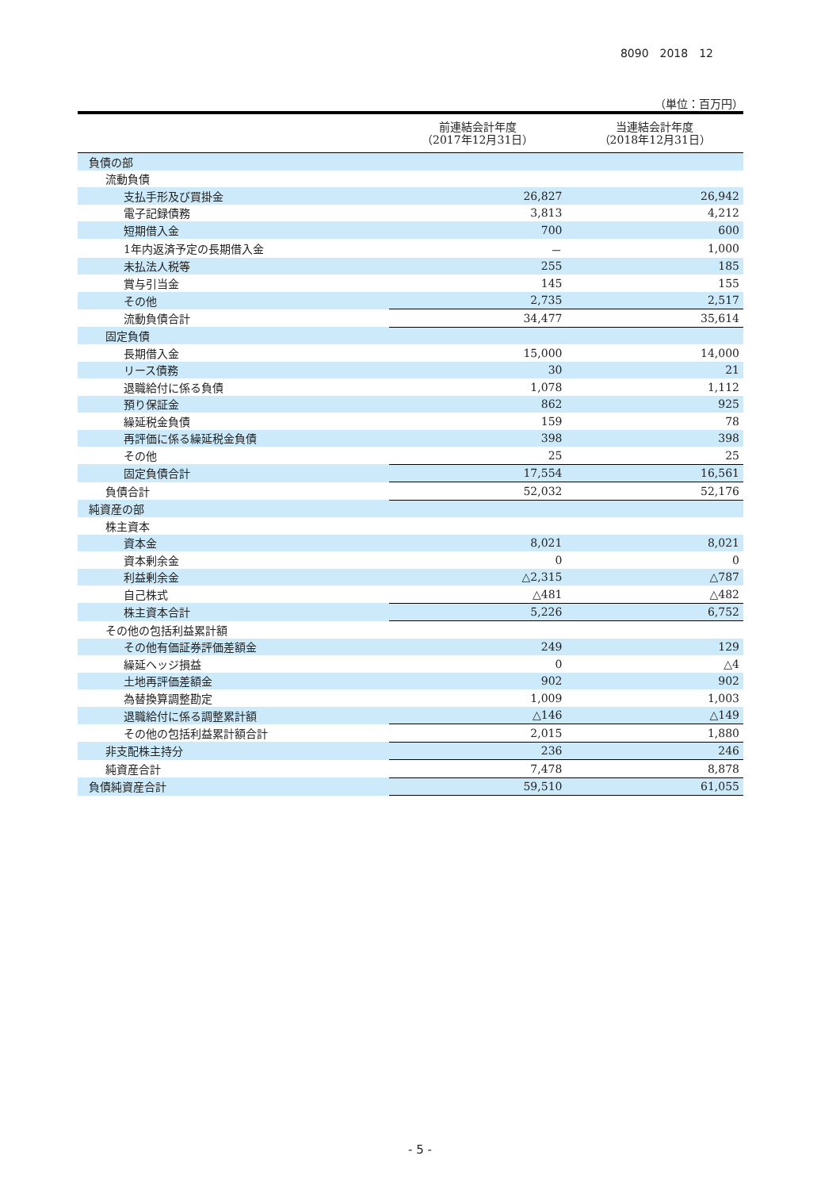8090　2018　12
（単位：百万円）
| | 前連結会計年度 （2017年12月31日） | 当連結会計年度 （2018年12月31日） |
| --- | --- | --- |
| 負債の部 | | |
| 流動負債 | | |
| 支払手形及び買掛金 | 26,827 | 26,942 |
| 電子記録債務 | 3,813 | 4,212 |
| 短期借入金 | 700 | 600 |
| 1年内返済予定の長期借入金 | － | 1,000 |
| 未払法人税等 | 255 | 185 |
| 賞与引当金 | 145 | 155 |
| その他 | 2,735 | 2,517 |
| 流動負債合計 | 34,477 | 35,614 |
| 固定負債 | | |
| 長期借入金 | 15,000 | 14,000 |
| リース債務 | 30 | 21 |
| 退職給付に係る負債 | 1,078 | 1,112 |
| 預り保証金 | 862 | 925 |
| 繰延税金負債 | 159 | 78 |
| 再評価に係る繰延税金負債 | 398 | 398 |
| その他 | 25 | 25 |
| 固定負債合計 | 17,554 | 16,561 |
| 負債合計 | 52,032 | 52,176 |
| 純資産の部 | | |
| 株主資本 | | |
| 資本金 | 8,021 | 8,021 |
| 資本剰余金 | 0 | 0 |
| 利益剰余金 | △2,315 | △787 |
| 自己株式 | △481 | △482 |
| 株主資本合計 | 5,226 | 6,752 |
| その他の包括利益累計額 | | |
| その他有価証券評価差額金 | 249 | 129 |
| 繰延ヘッジ損益 | 0 | △4 |
| 土地再評価差額金 | 902 | 902 |
| 為替換算調整勘定 | 1,009 | 1,003 |
| 退職給付に係る調整累計額 | △146 | △149 |
| その他の包括利益累計額合計 | 2,015 | 1,880 |
| 非支配株主持分 | 236 | 246 |
| 純資産合計 | 7,478 | 8,878 |
| 負債純資産合計 | 59,510 | 61,055 |
- 5 -